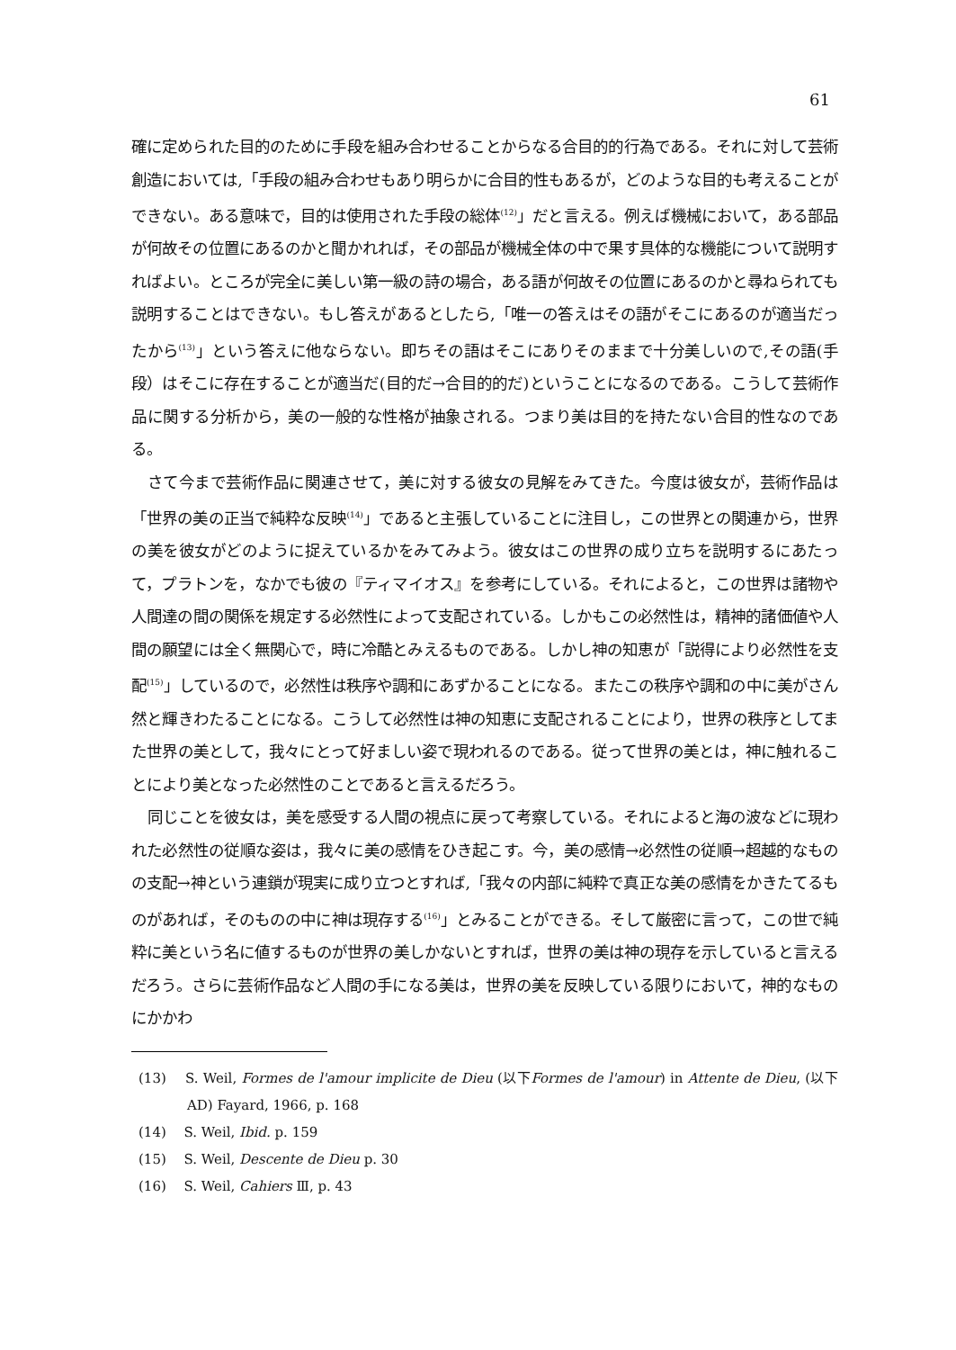61
確に定められた目的のために手段を組み合わせることからなる合目的的行為である。それに対して芸術創造においては,「手段の組み合わせもあり明らかに合目的性もあるが，どのような目的も考えることができない。ある意味で，目的は使用された手段の総体<sup>(12)</sup>」だと言える。例えば機械において，ある部品が何故その位置にあるのかと聞かれれば，その部品が機械全体の中で果す具体的な機能について説明すればよい。ところが完全に美しい第一級の詩の場合，ある語が何故その位置にあるのかと尋ねられても説明することはできない。もし答えがあるとしたら,「唯一の答えはその語がそこにあるのが適当だったから<sup>(13)</sup>」という答えに他ならない。即ちその語はそこにありそのままで十分美しいので,その語(手段）はそこに存在することが適当だ(目的だ→合目的的だ)ということになるのである。こうして芸術作品に関する分析から，美の一般的な性格が抽象される。つまり美は目的を持たない合目的性なのである。
さて今まで芸術作品に関連させて，美に対する彼女の見解をみてきた。今度は彼女が，芸術作品は「世界の美の正当で純粋な反映<sup>(14)</sup>」であると主張していることに注目し，この世界との関連から，世界の美を彼女がどのように捉えているかをみてみよう。彼女はこの世界の成り立ちを説明するにあたって，プラトンを，なかでも彼の『ティマイオス』を参考にしている。それによると，この世界は諸物や人間達の間の関係を規定する必然性によって支配されている。しかもこの必然性は，精神的諸価値や人間の願望には全く無関心で，時に冷酷とみえるものである。しかし神の知恵が「説得により必然性を支配<sup>(15)</sup>」しているので，必然性は秩序や調和にあずかることになる。またこの秩序や調和の中に美がさん然と輝きわたることになる。こうして必然性は神の知恵に支配されることにより，世界の秩序としてまた世界の美として，我々にとって好ましい姿で現われるのである。従って世界の美とは，神に触れることにより美となった必然性のことであると言えるだろう。
同じことを彼女は，美を感受する人間の視点に戻って考察している。それによると海の波などに現われた必然性の従順な姿は，我々に美の感情をひき起こす。今，美の感情→必然性の従順→超越的なものの支配→神という連鎖が現実に成り立つとすれば,「我々の内部に純粋で真正な美の感情をかきたてるものがあれば，そのものの中に神は現存する<sup>(16)</sup>」とみることができる。そして厳密に言って，この世で純粋に美という名に値するものが世界の美しかないとすれば，世界の美は神の現存を示していると言えるだろう。さらに芸術作品など人間の手になる美は，世界の美を反映している限りにおいて，神的なものにかかわ
(13)　 S. Weil, Formes de l'amour implicite de Dieu (以下Formes de l'amour) in Attente de Dieu, (以下AD) Fayard, 1966, p. 168
(14)　 S. Weil, Ibid. p. 159
(15)　 S. Weil, Descente de Dieu p. 30
(16)　 S. Weil, Cahiers Ⅲ, p. 43